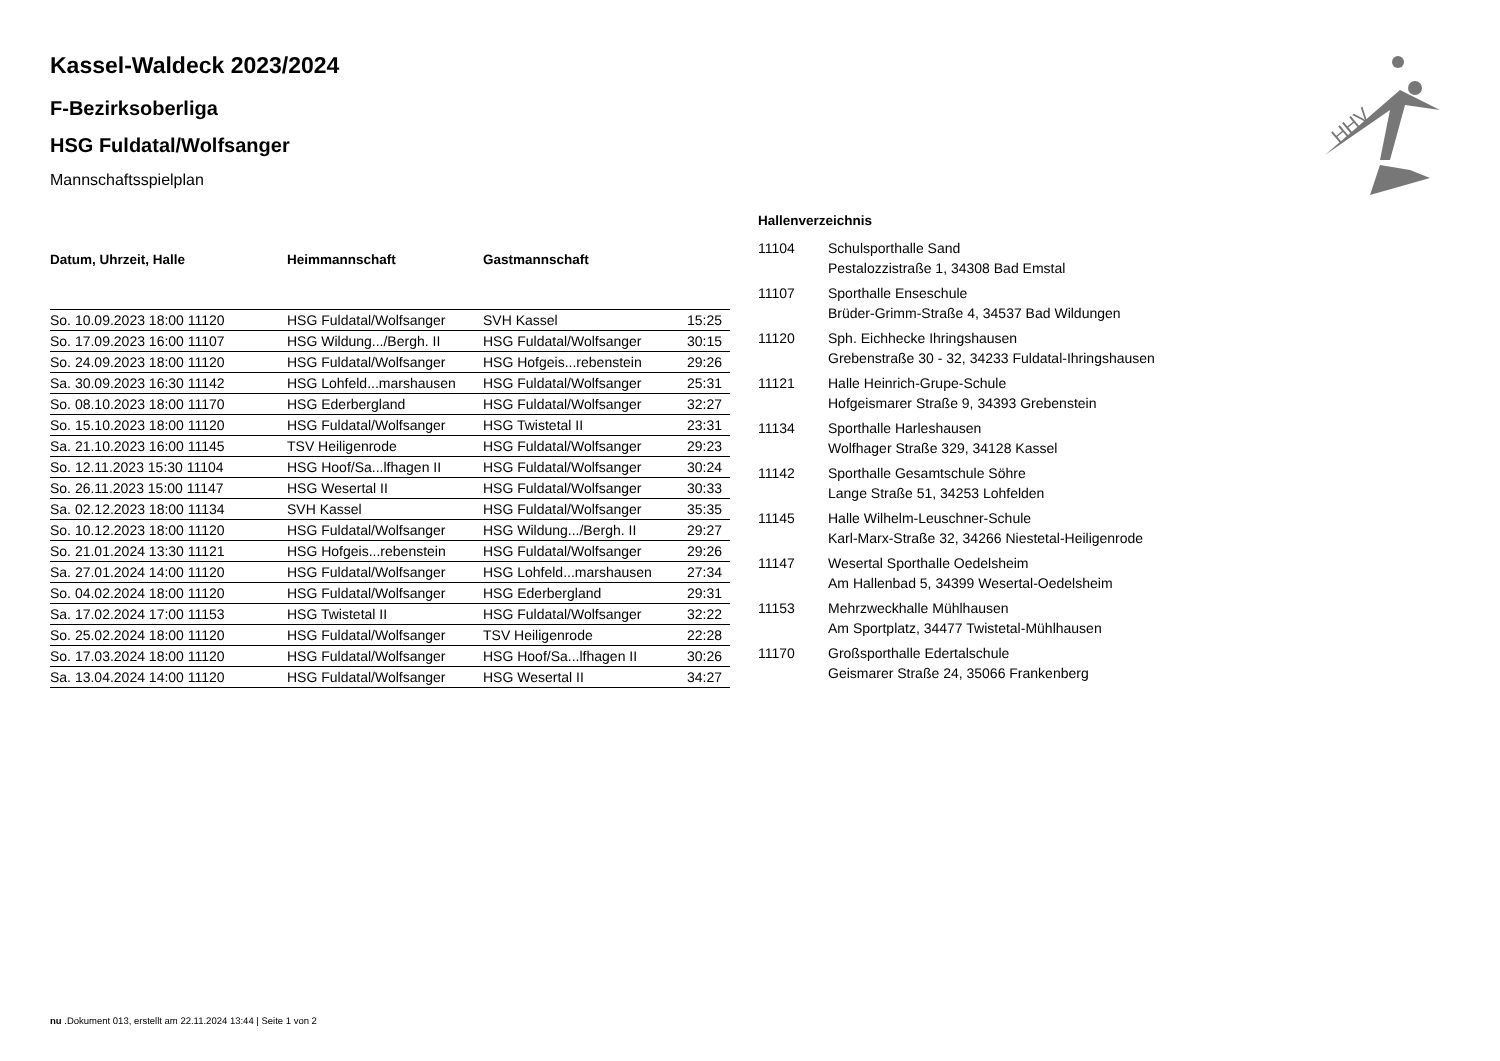HHV
Kassel-Waldeck 2023/2024
F-Bezirksoberliga
HSG Fuldatal/Wolfsanger
Mannschaftsspielplan
| Datum, Uhrzeit, Halle | Heimmannschaft | Gastmannschaft | |
| --- | --- | --- | --- |
| So. 10.09.2023 18:00 11120 | HSG Fuldatal/Wolfsanger | SVH Kassel | 15:25 |
| So. 17.09.2023 16:00 11107 | HSG Wildung.../Bergh. II | HSG Fuldatal/Wolfsanger | 30:15 |
| So. 24.09.2023 18:00 11120 | HSG Fuldatal/Wolfsanger | HSG Hofgeis...rebenstein | 29:26 |
| Sa. 30.09.2023 16:30 11142 | HSG Lohfeld...marshausen | HSG Fuldatal/Wolfsanger | 25:31 |
| So. 08.10.2023 18:00 11170 | HSG Ederbergland | HSG Fuldatal/Wolfsanger | 32:27 |
| So. 15.10.2023 18:00 11120 | HSG Fuldatal/Wolfsanger | HSG Twistetal II | 23:31 |
| Sa. 21.10.2023 16:00 11145 | TSV Heiligenrode | HSG Fuldatal/Wolfsanger | 29:23 |
| So. 12.11.2023 15:30 11104 | HSG Hoof/Sa...lfhagen II | HSG Fuldatal/Wolfsanger | 30:24 |
| So. 26.11.2023 15:00 11147 | HSG Wesertal II | HSG Fuldatal/Wolfsanger | 30:33 |
| Sa. 02.12.2023 18:00 11134 | SVH Kassel | HSG Fuldatal/Wolfsanger | 35:35 |
| So. 10.12.2023 18:00 11120 | HSG Fuldatal/Wolfsanger | HSG Wildung.../Bergh. II | 29:27 |
| So. 21.01.2024 13:30 11121 | HSG Hofgeis...rebenstein | HSG Fuldatal/Wolfsanger | 29:26 |
| Sa. 27.01.2024 14:00 11120 | HSG Fuldatal/Wolfsanger | HSG Lohfeld...marshausen | 27:34 |
| So. 04.02.2024 18:00 11120 | HSG Fuldatal/Wolfsanger | HSG Ederbergland | 29:31 |
| Sa. 17.02.2024 17:00 11153 | HSG Twistetal II | HSG Fuldatal/Wolfsanger | 32:22 |
| So. 25.02.2024 18:00 11120 | HSG Fuldatal/Wolfsanger | TSV Heiligenrode | 22:28 |
| So. 17.03.2024 18:00 11120 | HSG Fuldatal/Wolfsanger | HSG Hoof/Sa...lfhagen II | 30:26 |
| Sa. 13.04.2024 14:00 11120 | HSG Fuldatal/Wolfsanger | HSG Wesertal II | 34:27 |
Hallenverzeichnis
| 11104 | Schulsporthalle Sand Pestalozzistraße 1, 34308 Bad Emstal |
| 11107 | Sporthalle Enseschule Brüder-Grimm-Straße 4, 34537 Bad Wildungen |
| 11120 | Sph. Eichhecke Ihringshausen Grebenstraße 30 - 32, 34233 Fuldatal-Ihringshausen |
| 11121 | Halle Heinrich-Grupe-Schule Hofgeismarer Straße 9, 34393 Grebenstein |
| 11134 | Sporthalle Harleshausen Wolfhager Straße 329, 34128 Kassel |
| 11142 | Sporthalle Gesamtschule Söhre Lange Straße 51, 34253 Lohfelden |
| 11145 | Halle Wilhelm-Leuschner-Schule Karl-Marx-Straße 32, 34266 Niestetal-Heiligenrode |
| 11147 | Wesertal Sporthalle Oedelsheim Am Hallenbad 5, 34399 Wesertal-Oedelsheim |
| 11153 | Mehrzweckhalle Mühlhausen Am Sportplatz, 34477 Twistetal-Mühlhausen |
| 11170 | Großsporthalle Edertalschule Geismarer Straße 24, 35066 Frankenberg |
nu .Dokument 013, erstellt am 22.11.2024 13:44 | Seite 1 von 2